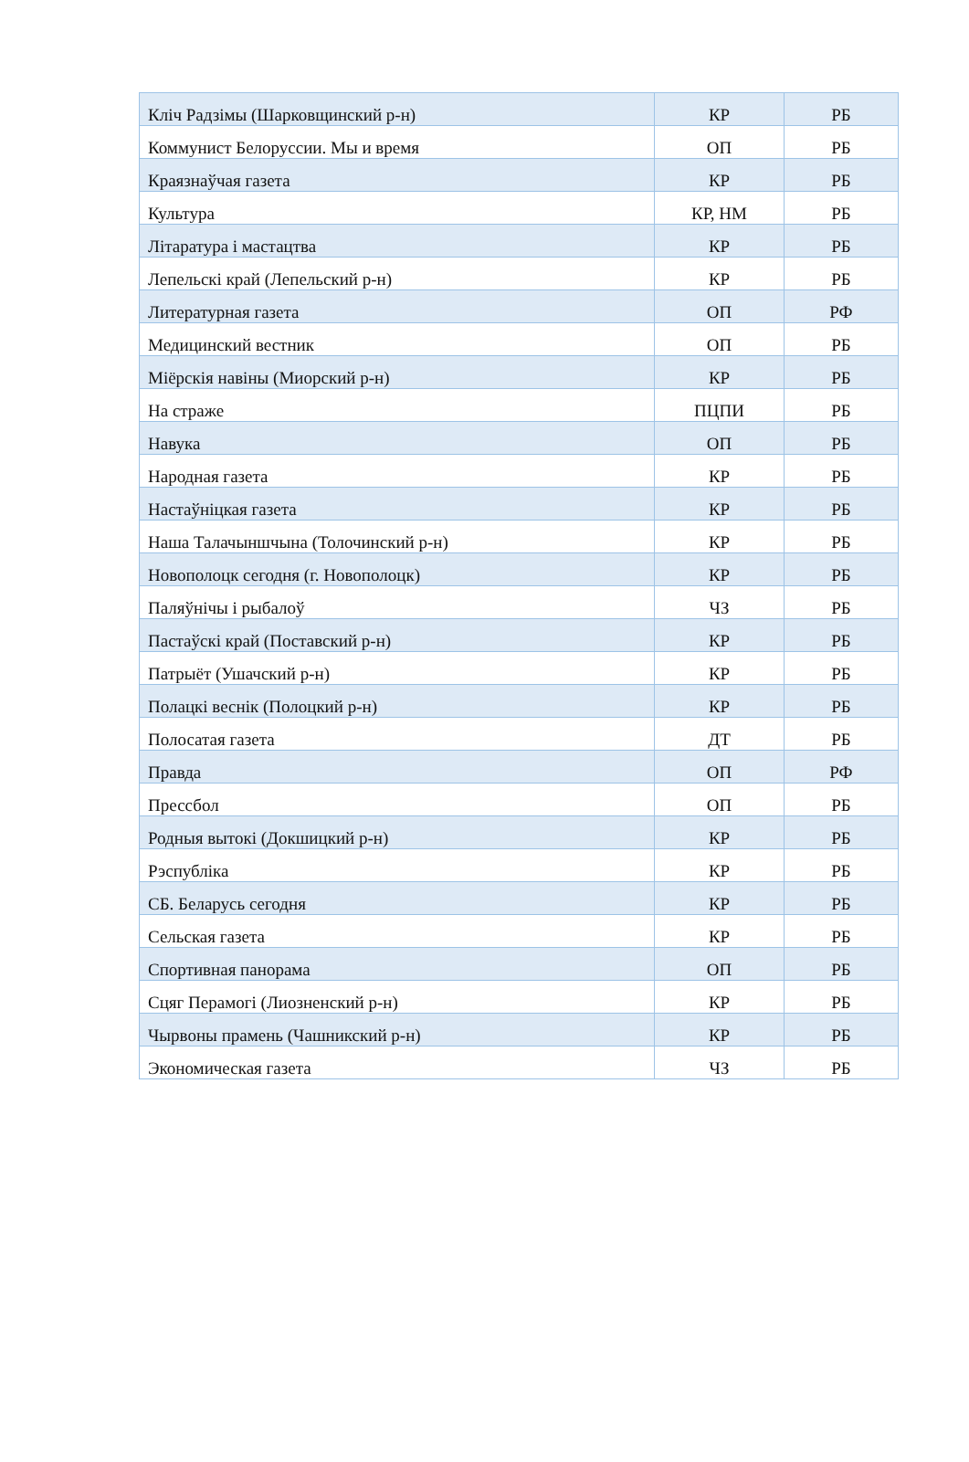| Кліч Радзімы (Шарковщинский р-н) | КР | РБ |
| Коммунист Белоруссии. Мы и время | ОП | РБ |
| Краязнаўчая газета | КР | РБ |
| Культура | КР, НМ | РБ |
| Літаратура і мастацтва | КР | РБ |
| Лепельскі край (Лепельский р-н) | КР | РБ |
| Литературная газета | ОП | РФ |
| Медицинский вестник | ОП | РБ |
| Міёрскія навіны (Миорский р-н) | КР | РБ |
| На страже | ПЦПИ | РБ |
| Навука | ОП | РБ |
| Народная газета | КР | РБ |
| Настаўніцкая газета | КР | РБ |
| Наша Талачыншчына (Толочинский р-н) | КР | РБ |
| Новополоцк сегодня (г. Новополоцк) | КР | РБ |
| Паляўнічы і рыбалоў | ЧЗ | РБ |
| Пастаўскі край (Поставский р-н) | КР | РБ |
| Патрыёт (Ушачский р-н) | КР | РБ |
| Полацкі веснік (Полоцкий р-н) | КР | РБ |
| Полосатая газета | ДТ | РБ |
| Правда | ОП | РФ |
| Прессбол | ОП | РБ |
| Родныя вытокі (Докшицкий р-н) | КР | РБ |
| Рэспубліка | КР | РБ |
| СБ. Беларусь сегодня | КР | РБ |
| Сельская газета | КР | РБ |
| Спортивная панорама | ОП | РБ |
| Сцяг Перамогі (Лиозненский р-н) | КР | РБ |
| Чырвоны прамень (Чашникский р-н) | КР | РБ |
| Экономическая газета | ЧЗ | РБ |